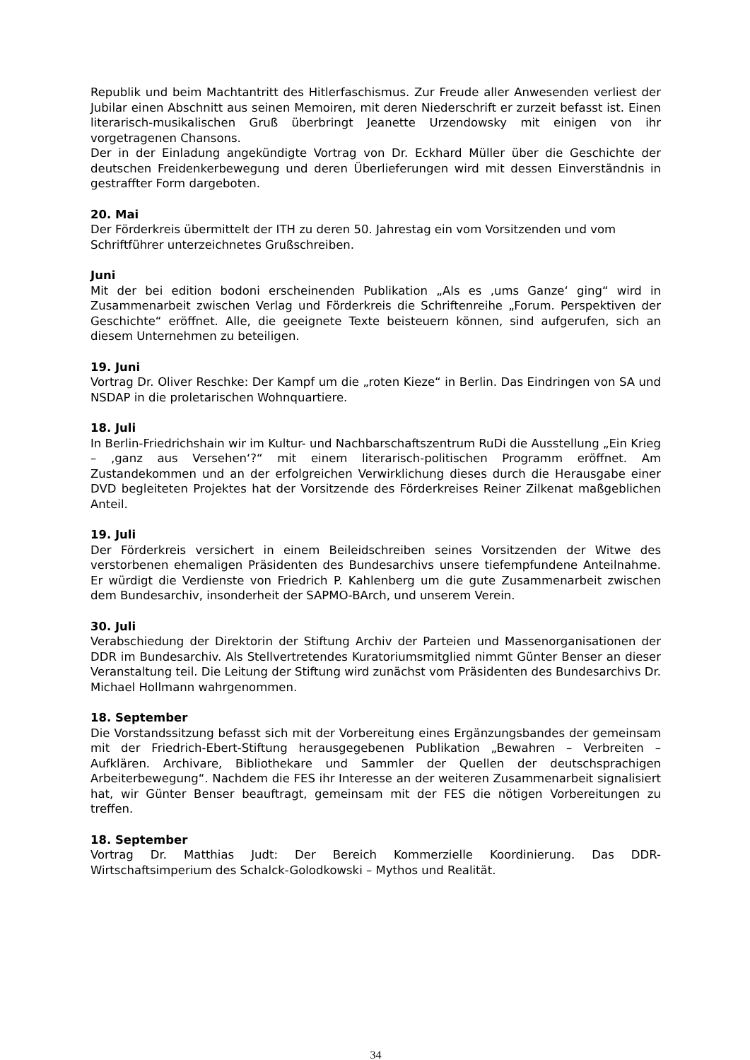Republik und beim Machtantritt des Hitlerfaschismus. Zur Freude aller Anwesenden verliest der Jubilar einen Abschnitt aus seinen Memoiren, mit deren Niederschrift er zurzeit befasst ist. Einen literarisch-musikalischen Gruß überbringt Jeanette Urzendowsky mit einigen von ihr vorgetragenen Chansons.
Der in der Einladung angekündigte Vortrag von Dr. Eckhard Müller über die Geschichte der deutschen Freidenkerbewegung und deren Überlieferungen wird mit dessen Einverständnis in gestraffter Form dargeboten.
20. Mai
Der Förderkreis übermittelt der ITH zu deren 50. Jahrestag ein vom Vorsitzenden und vom Schriftführer unterzeichnetes Grußschreiben.
Juni
Mit der bei edition bodoni erscheinenden Publikation „Als es ‚ums Ganze‘ ging“ wird in Zusammenarbeit zwischen Verlag und Förderkreis die Schriftenreihe „Forum. Perspektiven der Geschichte“ eröffnet. Alle, die geeignete Texte beisteuern können, sind aufgerufen, sich an diesem Unternehmen zu beteiligen.
19. Juni
Vortrag Dr. Oliver Reschke: Der Kampf um die „roten Kieze“ in Berlin. Das Eindringen von SA und NSDAP in die proletarischen Wohnquartiere.
18. Juli
In Berlin-Friedrichshain wir im Kultur- und Nachbarschaftszentrum RuDi die Ausstellung „Ein Krieg – ‚ganz aus Versehen‘?“ mit einem literarisch-politischen Programm eröffnet. Am Zustandekommen und an der erfolgreichen Verwirklichung dieses durch die Herausgabe einer DVD begleiteten Projektes hat der Vorsitzende des Förderkreises Reiner Zilkenat maßgeblichen Anteil.
19. Juli
Der Förderkreis versichert in einem Beileidschreiben seines Vorsitzenden der Witwe des verstorbenen ehemaligen Präsidenten des Bundesarchivs unsere tiefempfundene Anteilnahme. Er würdigt die Verdienste von Friedrich P. Kahlenberg um die gute Zusammenarbeit zwischen dem Bundesarchiv, insonderheit der SAPMO-BArch, und unserem Verein.
30. Juli
Verabschiedung der Direktorin der Stiftung Archiv der Parteien und Massenorganisationen der DDR im Bundesarchiv. Als Stellvertretendes Kuratoriumsmitglied nimmt Günter Benser an dieser Veranstaltung teil. Die Leitung der Stiftung wird zunächst vom Präsidenten des Bundesarchivs Dr. Michael Hollmann wahrgenommen.
18. September
Die Vorstandssitzung befasst sich mit der Vorbereitung eines Ergänzungsbandes der gemeinsam mit der Friedrich-Ebert-Stiftung herausgegebenen Publikation „Bewahren – Verbreiten – Aufklären. Archivare, Bibliothekare und Sammler der Quellen der deutschsprachigen Arbeiterbewegung“. Nachdem die FES ihr Interesse an der weiteren Zusammenarbeit signalisiert hat, wir Günter Benser beauftragt, gemeinsam mit der FES die nötigen Vorbereitungen zu treffen.
18. September
Vortrag Dr. Matthias Judt: Der Bereich Kommerzielle Koordinierung. Das DDR-Wirtschaftsimperium des Schalck-Golodkowski – Mythos und Realität.
34